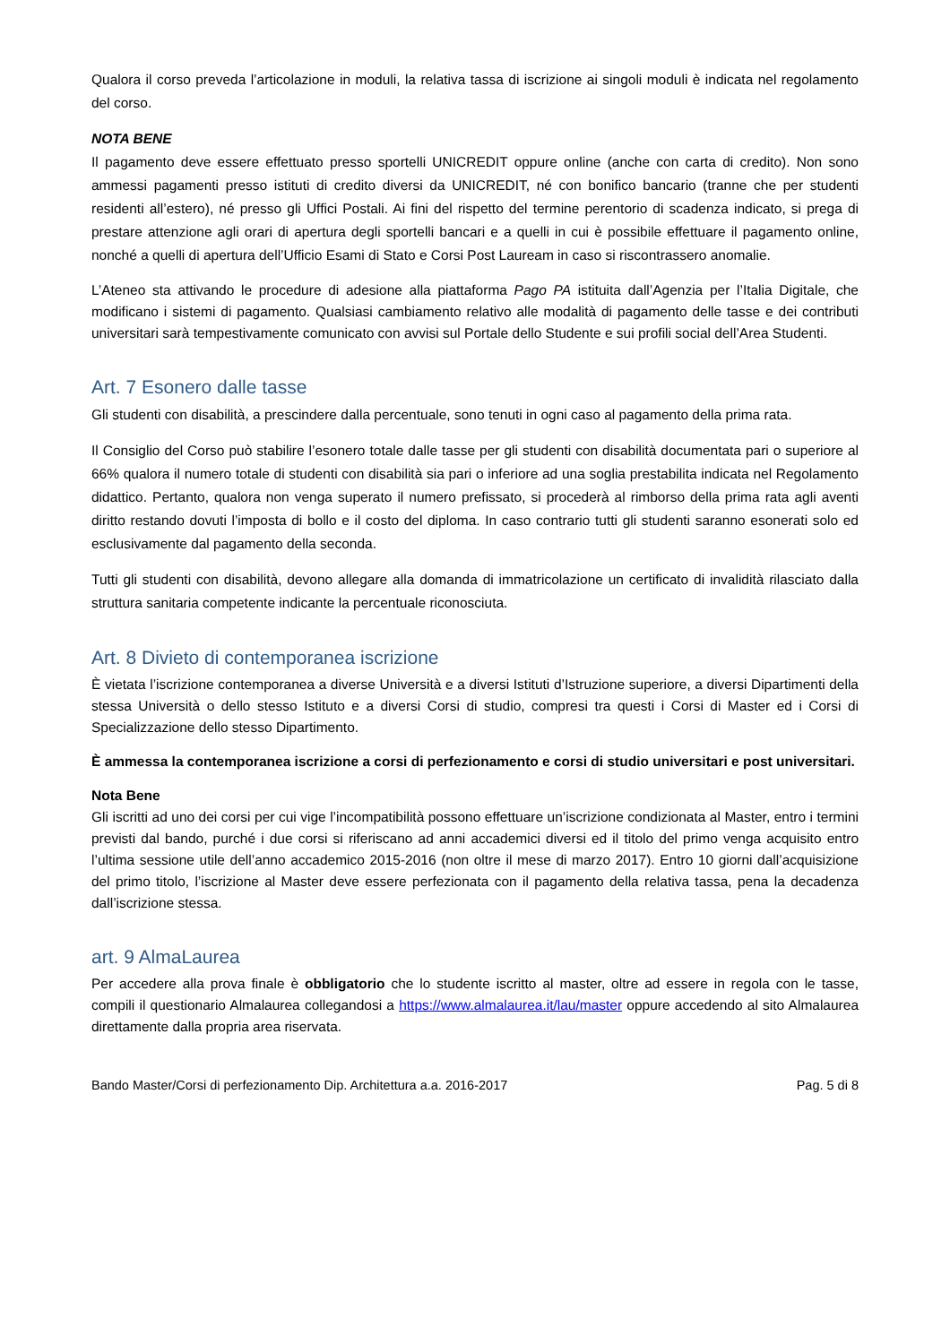Qualora il corso preveda l’articolazione in moduli, la relativa tassa di iscrizione ai singoli moduli è indicata nel regolamento del corso.
NOTA BENE
Il pagamento deve essere effettuato presso sportelli UNICREDIT oppure online (anche con carta di credito). Non sono ammessi pagamenti presso istituti di credito diversi da UNICREDIT, né con bonifico bancario (tranne che per studenti residenti all’estero), né presso gli Uffici Postali. Ai fini del rispetto del termine perentorio di scadenza indicato, si prega di prestare attenzione agli orari di apertura degli sportelli bancari e a quelli in cui è possibile effettuare il pagamento online, nonché a quelli di apertura dell’Ufficio Esami di Stato e Corsi Post Lauream in caso si riscontrassero anomalie.
L’Ateneo sta attivando le procedure di adesione alla piattaforma Pago PA istituita dall’Agenzia per l’Italia Digitale, che modificano i sistemi di pagamento. Qualsiasi cambiamento relativo alle modalità di pagamento delle tasse e dei contributi universitari sarà tempestivamente comunicato con avvisi sul Portale dello Studente e sui profili social dell’Area Studenti.
Art. 7 Esonero dalle tasse
Gli studenti con disabilità, a prescindere dalla percentuale, sono tenuti in ogni caso al pagamento della prima rata.
Il Consiglio del Corso può stabilire l’esonero totale dalle tasse per gli studenti con disabilità documentata pari o superiore al 66% qualora il numero totale di studenti con disabilità sia pari o inferiore ad una soglia prestabilita indicata nel Regolamento didattico. Pertanto, qualora non venga superato il numero prefissato, si procederà al rimborso della prima rata agli aventi diritto restando dovuti l’imposta di bollo e il costo del diploma. In caso contrario tutti gli studenti saranno esonerati solo ed esclusivamente dal pagamento della seconda.
Tutti gli studenti con disabilità, devono allegare alla domanda di immatricolazione un certificato di invalidità rilasciato dalla struttura sanitaria competente indicante la percentuale riconosciuta.
Art. 8 Divieto di contemporanea iscrizione
È vietata l’iscrizione contemporanea a diverse Università e a diversi Istituti d’Istruzione superiore, a diversi Dipartimenti della stessa Università o dello stesso Istituto e a diversi Corsi di studio, compresi tra questi i Corsi di Master ed i Corsi di Specializzazione dello stesso Dipartimento.
È ammessa la contemporanea iscrizione a corsi di perfezionamento e corsi di studio universitari e post universitari.
Nota Bene
Gli iscritti ad uno dei corsi per cui vige l’incompatibilità possono effettuare un’iscrizione condizionata al Master, entro i termini previsti dal bando, purché i due corsi si riferiscano ad anni accademici diversi ed il titolo del primo venga acquisito entro l’ultima sessione utile dell’anno accademico 2015-2016 (non oltre il mese di marzo 2017). Entro 10 giorni dall’acquisizione del primo titolo, l’iscrizione al Master deve essere perfezionata con il pagamento della relativa tassa, pena la decadenza dall’iscrizione stessa.
art. 9 AlmaLaurea
Per accedere alla prova finale è obbligatorio che lo studente iscritto al master, oltre ad essere in regola con le tasse, compili il questionario Almalaurea collegandosi a https://www.almalaurea.it/lau/master oppure accedendo al sito Almalaurea direttamente dalla propria area riservata.
Bando Master/Corsi di perfezionamento Dip. Architettura a.a. 2016-2017 Pag. 5 di 8